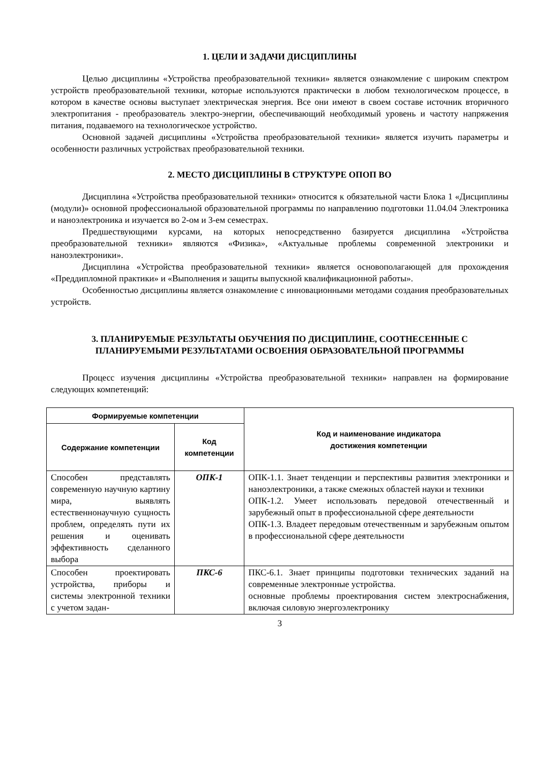1. ЦЕЛИ И ЗАДАЧИ ДИСЦИПЛИНЫ
Целью дисциплины «Устройства преобразовательной техники» является ознакомление с широким спектром устройств преобразовательной техники, которые используются практически в любом технологическом процессе, в котором в качестве основы выступает электрическая энергия. Все они имеют в своем составе источник вторичного электропитания - преобразователь электро-энергии, обеспечивающий необходимый уровень и частоту напряжения питания, подаваемого на технологическое устройство.
Основной задачей дисциплины «Устройства преобразовательной техники» является изучить параметры и особенности различных устройствах преобразовательной техники.
2. МЕСТО ДИСЦИПЛИНЫ В СТРУКТУРЕ ОПОП ВО
Дисциплина «Устройства преобразовательной техники» относится к обязательной части Блока 1 «Дисциплины (модули)» основной профессиональной образовательной программы по направлению подготовки 11.04.04 Электроника и наноэлектроника и изучается во 2-ом и 3-ем семестрах.
Предшествующими курсами, на которых непосредственно базируется дисциплина «Устройства преобразовательной техники» являются «Физика», «Актуальные проблемы современной электроники и наноэлектроники».
Дисциплина «Устройства преобразовательной техники» является основополагающей для прохождения «Преддипломной практики» и «Выполнения и защиты выпускной квалификационной работы».
Особенностью дисциплины является ознакомление с инновационными методами создания преобразовательных устройств.
3. ПЛАНИРУЕМЫЕ РЕЗУЛЬТАТЫ ОБУЧЕНИЯ ПО ДИСЦИПЛИНЕ, СООТНЕСЕННЫЕ С ПЛАНИРУЕМЫМИ РЕЗУЛЬТАТАМИ ОСВОЕНИЯ ОБРАЗОВАТЕЛЬНОЙ ПРОГРАММЫ
Процесс изучения дисциплины «Устройства преобразовательной техники» направлен на формирование следующих компетенций:
| Формируемые компетенции | | Код и наименование индикатора достижения компетенции |
| --- | --- | --- |
| Содержание компетенции | Код компетенции | |
| Способен представлять современную научную картину мира, выявлять естественнонаучную сущность проблем, определять пути их решения и оценивать эффективность сделанного выбора | ОПК-1 | ОПК-1.1. Знает тенденции и перспективы развития электроники и наноэлектроники, а также смежных областей науки и техники ОПК-1.2. Умеет использовать передовой отечественный и зарубежный опыт в профессиональной сфере деятельности ОПК-1.3. Владеет передовым отечественным и зарубежным опытом в профессиональной сфере деятельности |
| Способен проектировать устройства, приборы и системы электронной техники с учетом задан- | ПКС-6 | ПКС-6.1. Знает принципы подготовки технических заданий на современные электронные устройства. основные проблемы проектирования систем электроснабжения, включая силовую энергоэлектронику |
3